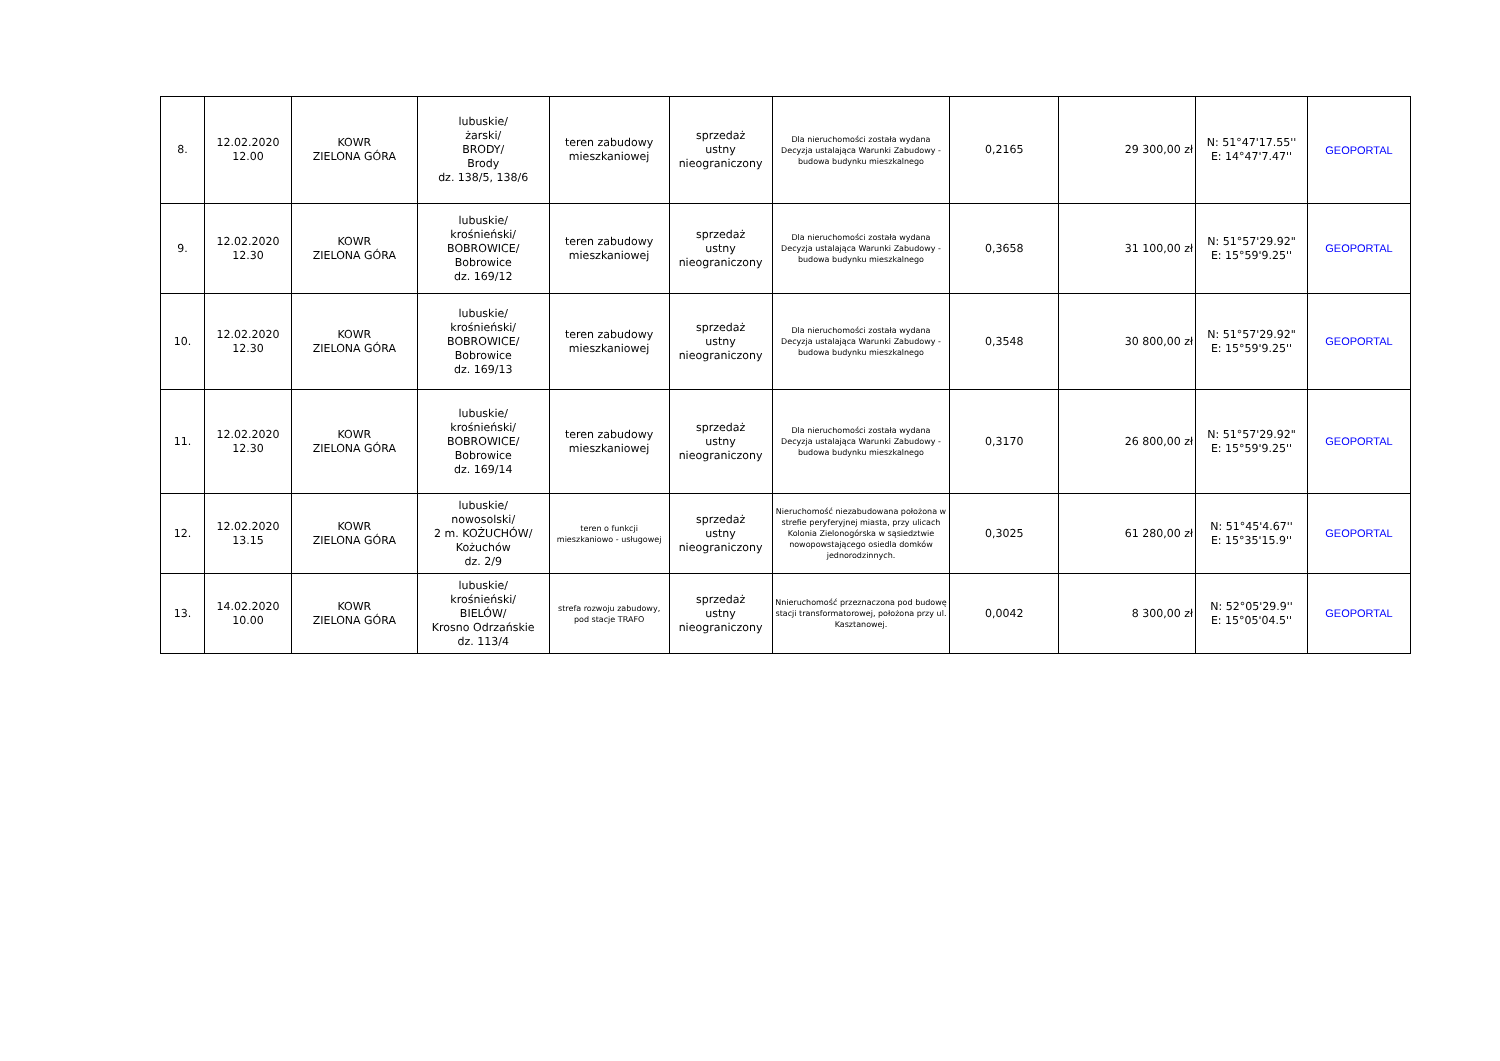| 8. | 12.02.2020 12.00 | KOWR ZIELONA GÓRA | lubuskie/ żarski/ BRODY/ Brody dz. 138/5, 138/6 | teren zabudowy mieszkaniowej | sprzedaż ustny nieograniczony | Dla nieruchomości została wydana Decyzja ustalająca Warunki Zabudowy - budowa budynku mieszkalnego | 0,2165 | 29 300,00 zł | N: 51°47'17.55'' E: 14°47'7.47'' | GEOPORTAL |
| 9. | 12.02.2020 12.30 | KOWR ZIELONA GÓRA | lubuskie/ krośnieński/ BOBROWICE/ Bobrowice dz. 169/12 | teren zabudowy mieszkaniowej | sprzedaż ustny nieograniczony | Dla nieruchomości została wydana Decyzja ustalająca Warunki Zabudowy - budowa budynku mieszkalnego | 0,3658 | 31 100,00 zł | N: 51°57'29.92" E: 15°59'9.25'' | GEOPORTAL |
| 10. | 12.02.2020 12.30 | KOWR ZIELONA GÓRA | lubuskie/ krośnieński/ BOBROWICE/ Bobrowice dz. 169/13 | teren zabudowy mieszkaniowej | sprzedaż ustny nieograniczony | Dla nieruchomości została wydana Decyzja ustalająca Warunki Zabudowy - budowa budynku mieszkalnego | 0,3548 | 30 800,00 zł | N: 51°57'29.92" E: 15°59'9.25'' | GEOPORTAL |
| 11. | 12.02.2020 12.30 | KOWR ZIELONA GÓRA | lubuskie/ krośnieński/ BOBROWICE/ Bobrowice dz. 169/14 | teren zabudowy mieszkaniowej | sprzedaż ustny nieograniczony | Dla nieruchomości została wydana Decyzja ustalająca Warunki Zabudowy - budowa budynku mieszkalnego | 0,3170 | 26 800,00 zł | N: 51°57'29.92" E: 15°59'9.25'' | GEOPORTAL |
| 12. | 12.02.2020 13.15 | KOWR ZIELONA GÓRA | lubuskie/ nowosolski/ 2 m. KOŻUCHÓW/ Kożuchów dz. 2/9 | teren o funkcji mieszkaniowo - usługowej | sprzedaż ustny nieograniczony | Nieruchomość niezabudowana położona w strefie peryferyjnej miasta, przy ulicach Kolonia Zielonogórska w sąsiedztwie nowopowstającego osiedla domków jednorodzinnych. | 0,3025 | 61 280,00 zł | N: 51°45'4.67'' E: 15°35'15.9'' | GEOPORTAL |
| 13. | 14.02.2020 10.00 | KOWR ZIELONA GÓRA | lubuskie/ krośnieński/ BIELÓW/ Krosno Odrzańskie dz. 113/4 | strefa rozwoju zabudowy, pod stacje TRAFO | sprzedaż ustny nieograniczony | Nnieruchomość przeznaczona pod budowę stacji transformatorowej, położona przy ul. Kasztanowej. | 0,0042 | 8 300,00 zł | N: 52°05'29.9'' E: 15°05'04.5'' | GEOPORTAL |